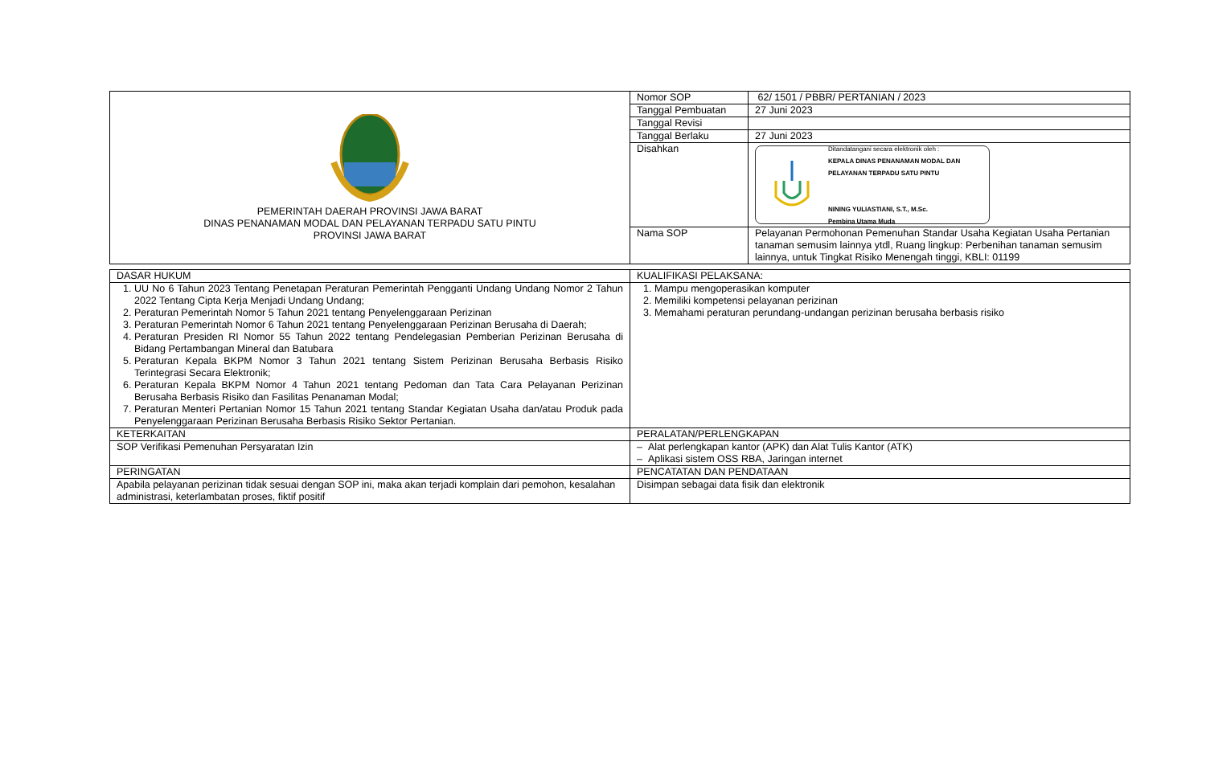| PEMERINTAH DAERAH PROVINSI JAWA BARAT DINAS PENANAMAN MODAL DAN PELAYANAN TERPADU SATU PINTU PROVINSI JAWA BARAT | Nomor SOP | 62/ 1501 / PBBR/ PERTANIAN / 2023 |
| | Tanggal Pembuatan | 27 Juni 2023 |
| | Tanggal Revisi | |
| | Tanggal Berlaku | 27 Juni 2023 |
| | Disahkan | Ditandatangani secara elektronik oleh : KEPALA DINAS PENANAMAN MODAL DAN PELAYANAN TERPADU SATU PINTU NINING YULIASTIANI, S.T., M.Sc. Pembina Utama Muda |
| | Nama SOP | Pelayanan Permohonan Pemenuhan Standar Usaha Kegiatan Usaha Pertanian tanaman semusim lainnya ytdl, Ruang lingkup: Perbenihan tanaman semusim lainnya, untuk Tingkat Risiko Menengah tinggi, KBLI: 01199 |
| DASAR HUKUM | KUALIFIKASI PELAKSANA: |
| 1. UU No 6 Tahun 2023 Tentang Penetapan Peraturan Pemerintah Pengganti Undang Undang Nomor 2 Tahun 2022 Tentang Cipta Kerja Menjadi Undang Undang; 2. Peraturan Pemerintah Nomor 5 Tahun 2021 tentang Penyelenggaraan Perizinan 3. Peraturan Pemerintah Nomor 6 Tahun 2021 tentang Penyelenggaraan Perizinan Berusaha di Daerah; 4. Peraturan Presiden RI Nomor 55 Tahun 2022 tentang Pendelegasian Pemberian Perizinan Berusaha di Bidang Pertambangan Mineral dan Batubara 5. Peraturan Kepala BKPM Nomor 3 Tahun 2021 tentang Sistem Perizinan Berusaha Berbasis Risiko Terintegrasi Secara Elektronik; 6. Peraturan Kepala BKPM Nomor 4 Tahun 2021 tentang Pedoman dan Tata Cara Pelayanan Perizinan Berusaha Berbasis Risiko dan Fasilitas Penanaman Modal; 7. Peraturan Menteri Pertanian Nomor 15 Tahun 2021 tentang Standar Kegiatan Usaha dan/atau Produk pada Penyelenggaraan Perizinan Berusaha Berbasis Risiko Sektor Pertanian. | 1. Mampu mengoperasikan komputer 2. Memiliki kompetensi pelayanan perizinan 3. Memahami peraturan perundang-undangan perizinan berusaha berbasis risiko |
| KETERKAITAN | PERALATAN/PERLENGKAPAN |
| SOP Verifikasi Pemenuhan Persyaratan Izin | – Alat perlengkapan kantor (APK) dan Alat Tulis Kantor (ATK) – Aplikasi sistem OSS RBA, Jaringan internet |
| PERINGATAN | PENCATATAN DAN PENDATAAN |
| Apabila pelayanan perizinan tidak sesuai dengan SOP ini, maka akan terjadi komplain dari pemohon, kesalahan administrasi, keterlambatan proses, fiktif positif | Disimpan sebagai data fisik dan elektronik |